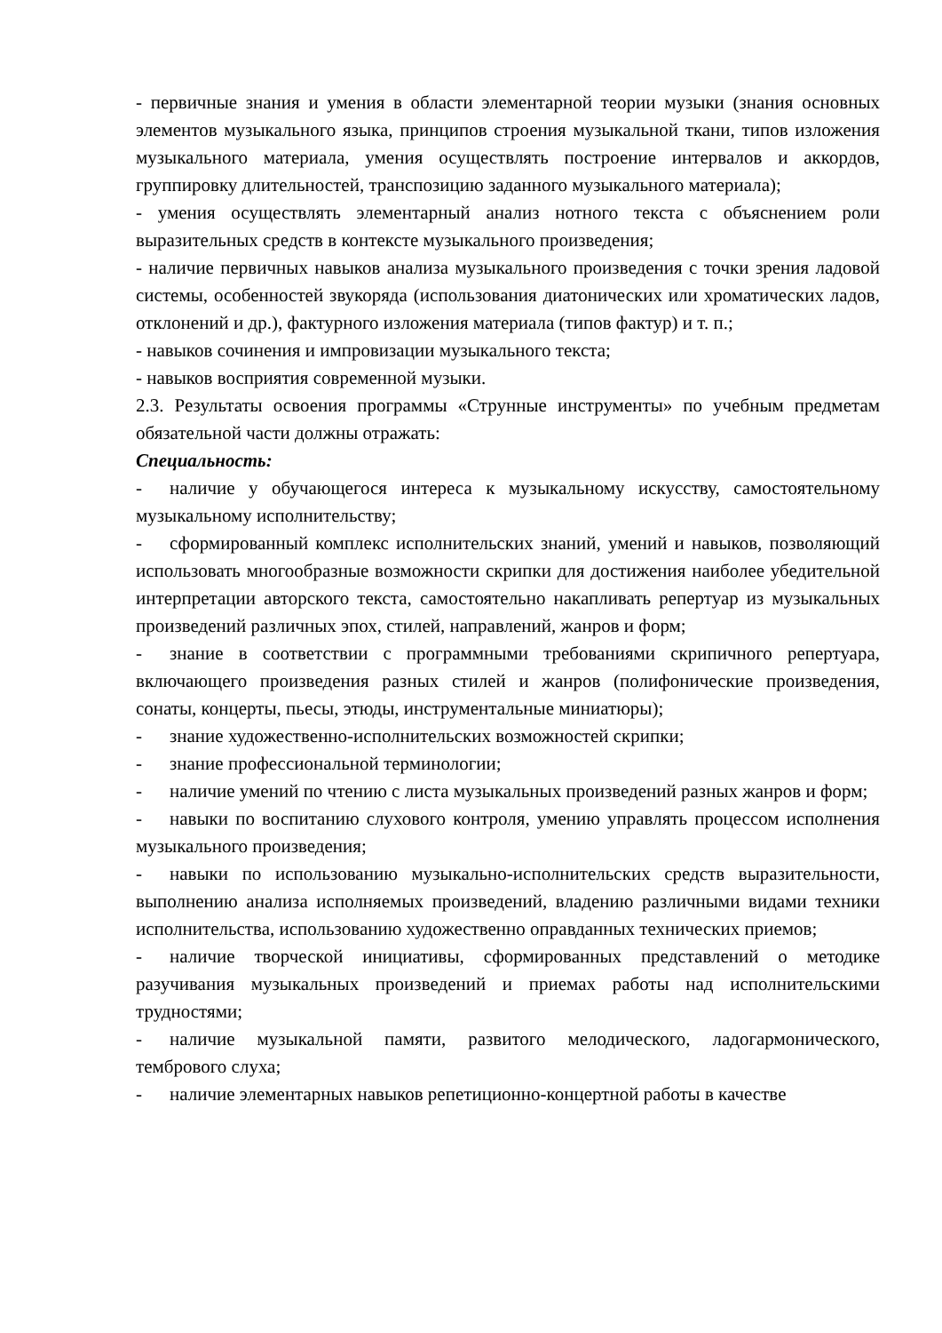- первичные знания и умения в области элементарной теории музыки (знания основных элементов музыкального языка, принципов строения музыкальной ткани, типов изложения музыкального материала, умения осуществлять построение интервалов и аккордов, группировку длительностей, транспозицию заданного музыкального материала);
- умения осуществлять элементарный анализ нотного текста с объяснением роли выразительных средств в контексте музыкального произведения;
- наличие первичных навыков анализа музыкального произведения с точки зрения ладовой системы, особенностей звукоряда (использования диатонических или хроматических ладов, отклонений и др.), фактурного изложения материала (типов фактур) и т. п.;
- навыков сочинения и импровизации музыкального текста;
- навыков восприятия современной музыки.
2.3. Результаты освоения программы «Струнные инструменты» по учебным предметам обязательной части должны отражать:
Специальность:
- наличие у обучающегося интереса к музыкальному искусству, самостоятельному музыкальному исполнительству;
- сформированный комплекс исполнительских знаний, умений и навыков, позволяющий использовать многообразные возможности скрипки для достижения наиболее убедительной интерпретации авторского текста, самостоятельно накапливать репертуар из музыкальных произведений различных эпох, стилей, направлений, жанров и форм;
- знание в соответствии с программными требованиями скрипичного репертуара, включающего произведения разных стилей и жанров (полифонические произведения, сонаты, концерты, пьесы, этюды, инструментальные миниатюры);
- знание художественно-исполнительских возможностей скрипки;
- знание профессиональной терминологии;
- наличие умений по чтению с листа музыкальных произведений разных жанров и форм;
- навыки по воспитанию слухового контроля, умению управлять процессом исполнения музыкального произведения;
- навыки по использованию музыкально-исполнительских средств выразительности, выполнению анализа исполняемых произведений, владению различными видами техники исполнительства, использованию художественно оправданных технических приемов;
- наличие творческой инициативы, сформированных представлений о методике разучивания музыкальных произведений и приемах работы над исполнительскими трудностями;
- наличие музыкальной памяти, развитого мелодического, ладогармонического, тембрового слуха;
- наличие элементарных навыков репетиционно-концертной работы в качестве